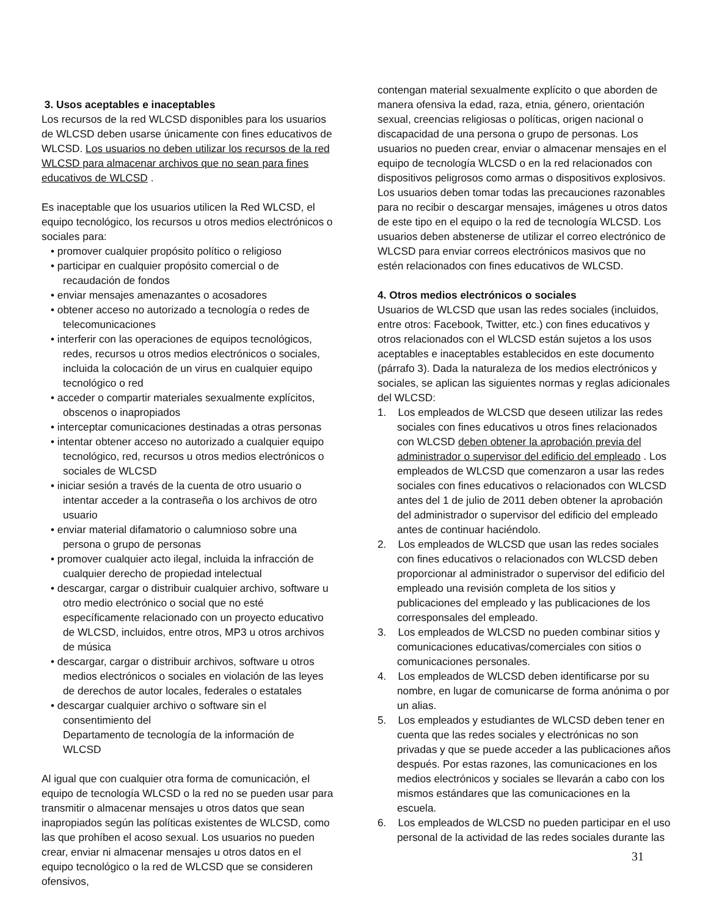3. Usos aceptables e inaceptables
Los recursos de la red WLCSD disponibles para los usuarios de WLCSD deben usarse únicamente con fines educativos de WLCSD. Los usuarios no deben utilizar los recursos de la red WLCSD para almacenar archivos que no sean para fines educativos de WLCSD .
Es inaceptable que los usuarios utilicen la Red WLCSD, el equipo tecnológico, los recursos u otros medios electrónicos o sociales para:
• promover cualquier propósito político o religioso
• participar en cualquier propósito comercial o de recaudación de fondos
• enviar mensajes amenazantes o acosadores
• obtener acceso no autorizado a tecnología o redes de telecomunicaciones
• interferir con las operaciones de equipos tecnológicos, redes, recursos u otros medios electrónicos o sociales, incluida la colocación de un virus en cualquier equipo tecnológico o red
• acceder o compartir materiales sexualmente explícitos, obscenos o inapropiados
• interceptar comunicaciones destinadas a otras personas
• intentar obtener acceso no autorizado a cualquier equipo tecnológico, red, recursos u otros medios electrónicos o sociales de WLCSD
• iniciar sesión a través de la cuenta de otro usuario o intentar acceder a la contraseña o los archivos de otro usuario
• enviar material difamatorio o calumnioso sobre una persona o grupo de personas
• promover cualquier acto ilegal, incluida la infracción de cualquier derecho de propiedad intelectual
• descargar, cargar o distribuir cualquier archivo, software u otro medio electrónico o social que no esté específicamente relacionado con un proyecto educativo de WLCSD, incluidos, entre otros, MP3 u otros archivos de música
• descargar, cargar o distribuir archivos, software u otros medios electrónicos o sociales en violación de las leyes de derechos de autor locales, federales o estatales
• descargar cualquier archivo o software sin el consentimiento del
Departamento de tecnología de la información de WLCSD
Al igual que con cualquier otra forma de comunicación, el equipo de tecnología WLCSD o la red no se pueden usar para transmitir o almacenar mensajes u otros datos que sean inapropiados según las políticas existentes de WLCSD, como las que prohíben el acoso sexual. Los usuarios no pueden crear, enviar ni almacenar mensajes u otros datos en el equipo tecnológico o la red de WLCSD que se consideren ofensivos,
contengan material sexualmente explícito o que aborden de manera ofensiva la edad, raza, etnia, género, orientación sexual, creencias religiosas o políticas, origen nacional o discapacidad de una persona o grupo de personas. Los usuarios no pueden crear, enviar o almacenar mensajes en el equipo de tecnología WLCSD o en la red relacionados con dispositivos peligrosos como armas o dispositivos explosivos. Los usuarios deben tomar todas las precauciones razonables para no recibir o descargar mensajes, imágenes u otros datos de este tipo en el equipo o la red de tecnología WLCSD. Los usuarios deben abstenerse de utilizar el correo electrónico de WLCSD para enviar correos electrónicos masivos que no estén relacionados con fines educativos de WLCSD.
4. Otros medios electrónicos o sociales
Usuarios de WLCSD que usan las redes sociales (incluidos, entre otros: Facebook, Twitter, etc.) con fines educativos y otros relacionados con el WLCSD están sujetos a los usos aceptables e inaceptables establecidos en este documento (párrafo 3). Dada la naturaleza de los medios electrónicos y sociales, se aplican las siguientes normas y reglas adicionales del WLCSD:
1. Los empleados de WLCSD que deseen utilizar las redes sociales con fines educativos u otros fines relacionados con WLCSD deben obtener la aprobación previa del administrador o supervisor del edificio del empleado . Los empleados de WLCSD que comenzaron a usar las redes sociales con fines educativos o relacionados con WLCSD antes del 1 de julio de 2011 deben obtener la aprobación del administrador o supervisor del edificio del empleado antes de continuar haciéndolo.
2. Los empleados de WLCSD que usan las redes sociales con fines educativos o relacionados con WLCSD deben proporcionar al administrador o supervisor del edificio del empleado una revisión completa de los sitios y publicaciones del empleado y las publicaciones de los corresponsales del empleado.
3. Los empleados de WLCSD no pueden combinar sitios y comunicaciones educativas/comerciales con sitios o comunicaciones personales.
4. Los empleados de WLCSD deben identificarse por su nombre, en lugar de comunicarse de forma anónima o por un alias.
5. Los empleados y estudiantes de WLCSD deben tener en cuenta que las redes sociales y electrónicas no son privadas y que se puede acceder a las publicaciones años después. Por estas razones, las comunicaciones en los medios electrónicos y sociales se llevarán a cabo con los mismos estándares que las comunicaciones en la escuela.
6. Los empleados de WLCSD no pueden participar en el uso personal de la actividad de las redes sociales durante las
31